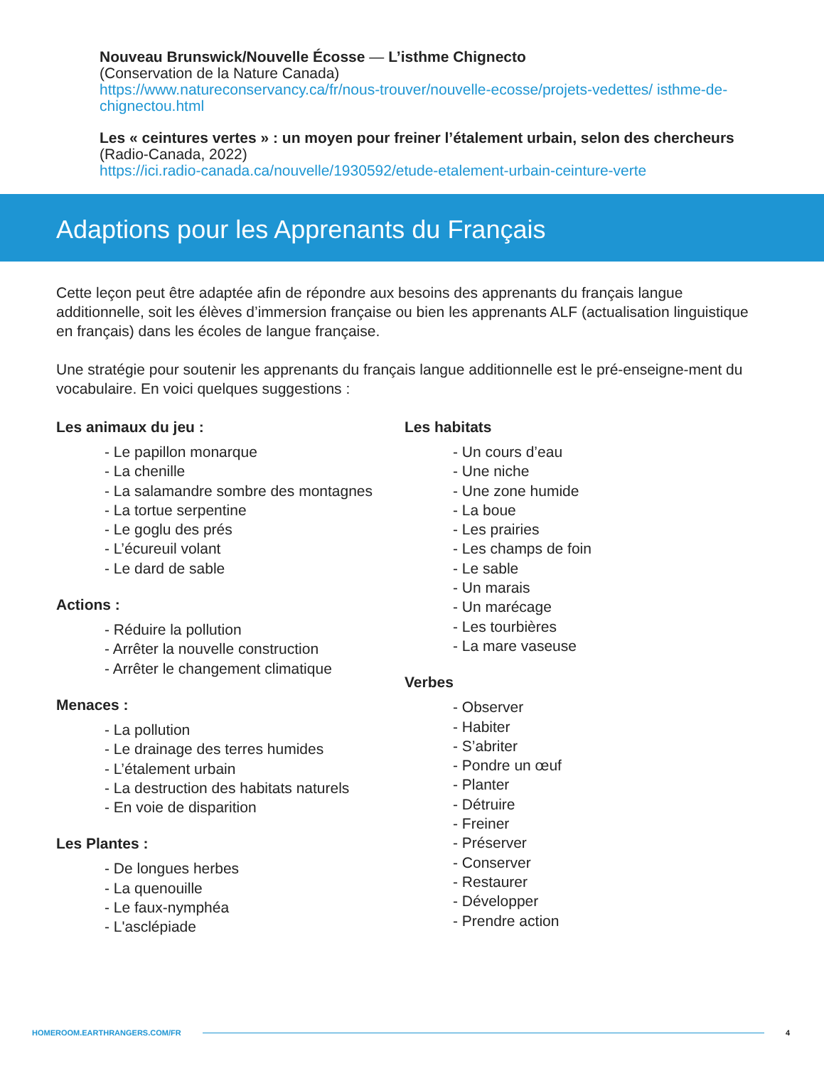Nouveau Brunswick/Nouvelle Écosse — L’isthme Chignecto
(Conservation de la Nature Canada)
https://www.natureconservancy.ca/fr/nous-trouver/nouvelle-ecosse/projets-vedettes/ isthme-de-chignectou.html
Les « ceintures vertes » : un moyen pour freiner l’étalement urbain, selon des chercheurs
(Radio-Canada, 2022)
https://ici.radio-canada.ca/nouvelle/1930592/etude-etalement-urbain-ceinture-verte
Adaptions pour les Apprenants du Français
Cette leçon peut être adaptée afin de répondre aux besoins des apprenants du français langue additionnelle, soit les élèves d’immersion française ou bien les apprenants ALF (actualisation linguistique en français) dans les écoles de langue française.
Une stratégie pour soutenir les apprenants du français langue additionnelle est le pré-enseigne-ment du vocabulaire. En voici quelques suggestions :
Les animaux du jeu :
- Le papillon monarque
- La chenille
- La salamandre sombre des montagnes
- La tortue serpentine
- Le goglu des prés
- L’écureuil volant
- Le dard de sable
Actions :
- Réduire la pollution
- Arrêter la nouvelle construction
- Arrêter le changement climatique
Menaces :
- La pollution
- Le drainage des terres humides
- L’étalement urbain
- La destruction des habitats naturels
- En voie de disparition
Les Plantes :
- De longues herbes
- La quenouille
- Le faux-nymphéa
- L'asclépiade
Les habitats
- Un cours d’eau
- Une niche
- Une zone humide
- La boue
- Les prairies
- Les champs de foin
- Le sable
- Un marais
- Un marécage
- Les tourbières
- La mare vaseuse
Verbes
- Observer
- Habiter
- S’abriter
- Pondre un œuf
- Planter
- Détruire
- Freiner
- Préserver
- Conserver
- Restaurer
- Développer
- Prendre action
HOMEROOM.EARTHRANGERS.COM/FR 4